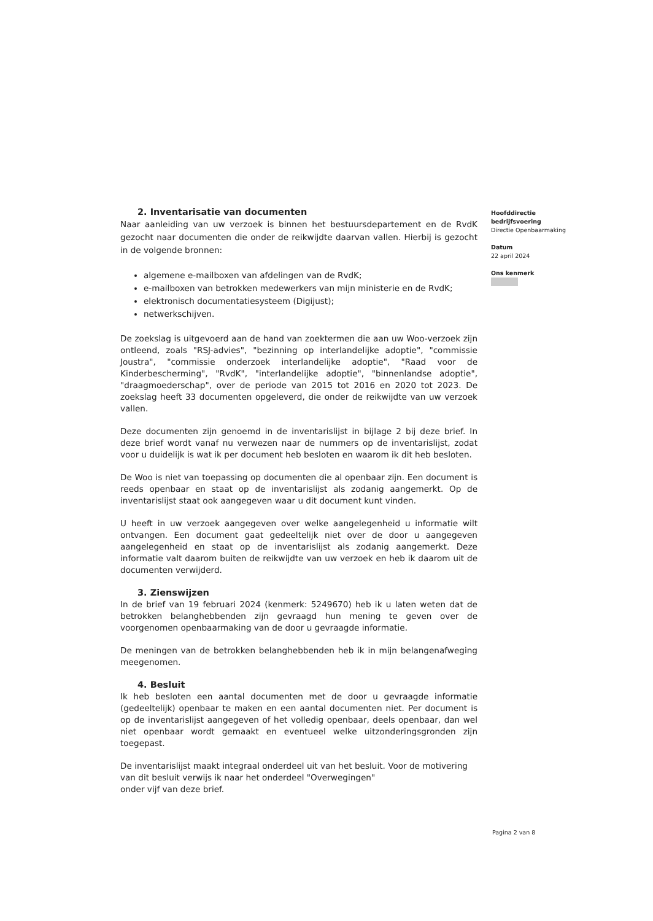2. Inventarisatie van documenten
Naar aanleiding van uw verzoek is binnen het bestuursdepartement en de RvdK gezocht naar documenten die onder de reikwijdte daarvan vallen. Hierbij is gezocht in de volgende bronnen:
algemene e-mailboxen van afdelingen van de RvdK;
e-mailboxen van betrokken medewerkers van mijn ministerie en de RvdK;
elektronisch documentatiesysteem (Digijust);
netwerkschijven.
De zoekslag is uitgevoerd aan de hand van zoektermen die aan uw Woo-verzoek zijn ontleend, zoals "RSJ-advies", "bezinning op interlandelijke adoptie", "commissie Joustra", "commissie onderzoek interlandelijke adoptie", "Raad voor de Kinderbescherming", "RvdK", "interlandelijke adoptie", "binnenlandse adoptie", "draagmoederschap", over de periode van 2015 tot 2016 en 2020 tot 2023. De zoekslag heeft 33 documenten opgeleverd, die onder de reikwijdte van uw verzoek vallen.
Deze documenten zijn genoemd in de inventarislijst in bijlage 2 bij deze brief. In deze brief wordt vanaf nu verwezen naar de nummers op de inventarislijst, zodat voor u duidelijk is wat ik per document heb besloten en waarom ik dit heb besloten.
De Woo is niet van toepassing op documenten die al openbaar zijn. Een document is reeds openbaar en staat op de inventarislijst als zodanig aangemerkt. Op de inventarislijst staat ook aangegeven waar u dit document kunt vinden.
U heeft in uw verzoek aangegeven over welke aangelegenheid u informatie wilt ontvangen. Een document gaat gedeeltelijk niet over de door u aangegeven aangelegenheid en staat op de inventarislijst als zodanig aangemerkt. Deze informatie valt daarom buiten de reikwijdte van uw verzoek en heb ik daarom uit de documenten verwijderd.
3. Zienswijzen
In de brief van 19 februari 2024 (kenmerk: 5249670) heb ik u laten weten dat de betrokken belanghebbenden zijn gevraagd hun mening te geven over de voorgenomen openbaarmaking van de door u gevraagde informatie.
De meningen van de betrokken belanghebbenden heb ik in mijn belangenafweging meegenomen.
4. Besluit
Ik heb besloten een aantal documenten met de door u gevraagde informatie (gedeeltelijk) openbaar te maken en een aantal documenten niet. Per document is op de inventarislijst aangegeven of het volledig openbaar, deels openbaar, dan wel niet openbaar wordt gemaakt en eventueel welke uitzonderingsgronden zijn toegepast.
De inventarislijst maakt integraal onderdeel uit van het besluit. Voor de motivering van dit besluit verwijs ik naar het onderdeel "Overwegingen"
onder vijf van deze brief.
Hoofddirectie
bedrijfsvoering
Directie Openbaarmaking
Datum
22 april 2024
Ons kenmerk
Pagina 2 van 8